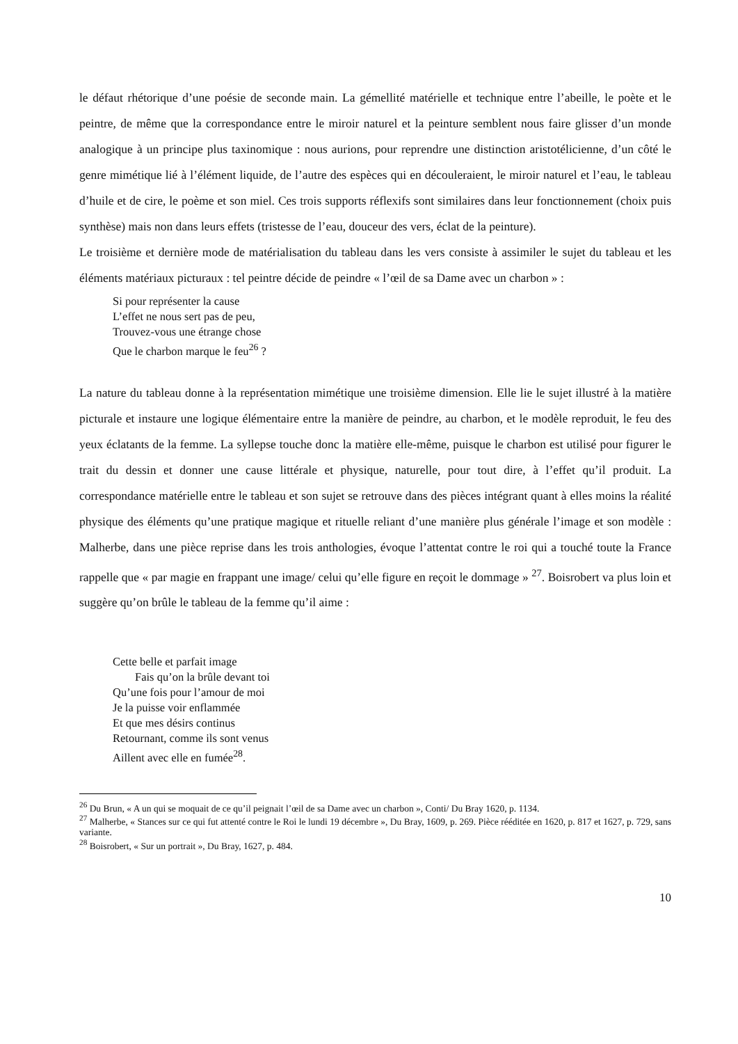le défaut rhétorique d’une poésie de seconde main. La gémellité matérielle et technique entre l’abeille, le poète et le peintre, de même que la correspondance entre le miroir naturel et la peinture semblent nous faire glisser d’un monde analogique à un principe plus taxinomique : nous aurions, pour reprendre une distinction aristotélicienne, d’un côté le genre mimétique lié à l’élément liquide, de l’autre des espèces qui en découleraient, le miroir naturel et l’eau, le tableau d’huile et de cire, le poème et son miel. Ces trois supports réflexifs sont similaires dans leur fonctionnement (choix puis synthèse) mais non dans leurs effets (tristesse de l’eau, douceur des vers, éclat de la peinture).
Le troisième et dernière mode de matérialisation du tableau dans les vers consiste à assimiler le sujet du tableau et les éléments matériaux picturaux : tel peintre décide de peindre « l’œil de sa Dame avec un charbon » :
Si pour représenter la cause
L’effet ne nous sert pas de peu,
Trouvez-vous une étrange chose
Que le charbon marque le feu<sup>26</sup> ?
La nature du tableau donne à la représentation mimétique une troisième dimension. Elle lie le sujet illustré à la matière picturale et instaure une logique élémentaire entre la manière de peindre, au charbon, et le modèle reproduit, le feu des yeux éclatants de la femme. La syllepse touche donc la matière elle-même, puisque le charbon est utilisé pour figurer le trait du dessin et donner une cause littérale et physique, naturelle, pour tout dire, à l’effet qu’il produit. La correspondance matérielle entre le tableau et son sujet se retrouve dans des pièces intégrant quant à elles moins la réalité physique des éléments qu’une pratique magique et rituelle reliant d’une manière plus générale l’image et son modèle : Malherbe, dans une pièce reprise dans les trois anthologies, évoque l’attentat contre le roi qui a touché toute la France rappelle que « par magie en frappant une image/ celui qu’elle figure en reçoit le dommage » <sup>27</sup>. Boisrobert va plus loin et suggère qu’on brûle le tableau de la femme qu’il aime :
Cette belle et parfait image
Fais qu’on la brûle devant toi
Qu’une fois pour l’amour de moi
Je la puisse voir enflammée
Et que mes désirs continus
Retournant, comme ils sont venus
Aillent avec elle en fumée<sup>28</sup>.
<sup>26</sup> Du Brun, « A un qui se moquait de ce qu’il peignait l’œil de sa Dame avec un charbon », Conti/ Du Bray 1620, p. 1134.
<sup>27</sup> Malherbe, « Stances sur ce qui fut attenté contre le Roi le lundi 19 décembre », Du Bray, 1609, p. 269. Pièce rééditée en 1620, p. 817 et 1627, p. 729, sans variante.
<sup>28</sup> Boisrobert, « Sur un portrait », Du Bray, 1627, p. 484.
10